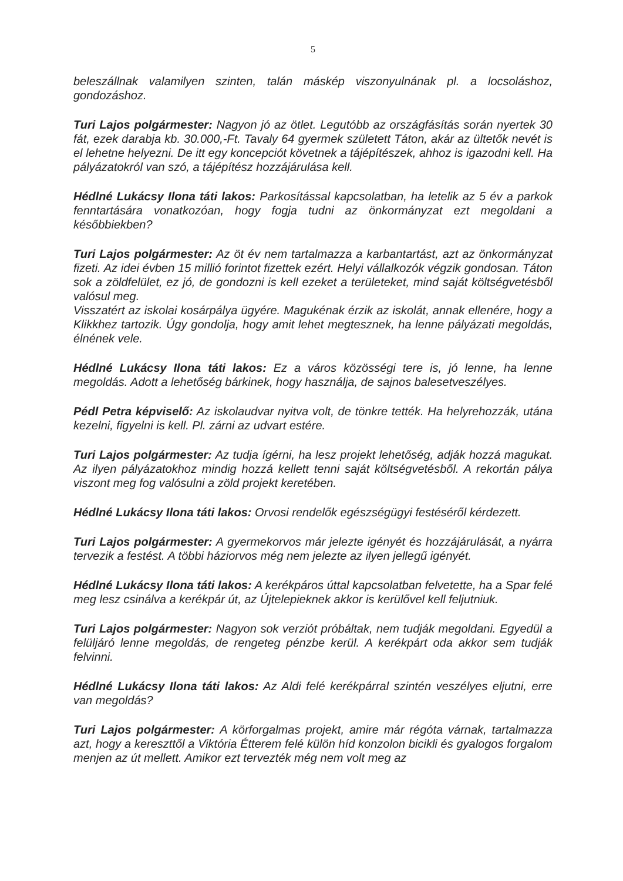5
beleszállnak valamilyen szinten, talán máskép viszonyulnának pl. a locsoláshoz, gondozáshoz.
Turi Lajos polgármester: Nagyon jó az ötlet. Legutóbb az országfásítás során nyertek 30 fát, ezek darabja kb. 30.000,-Ft. Tavaly 64 gyermek született Táton, akár az ültetők nevét is el lehetne helyezni. De itt egy koncepciót követnek a tájépítészek, ahhoz is igazodni kell. Ha pályázatokról van szó, a tájépítész hozzájárulása kell.
Hédlné Lukácsy Ilona táti lakos: Parkosítással kapcsolatban, ha letelik az 5 év a parkok fenntartására vonatkozóan, hogy fogja tudni az önkormányzat ezt megoldani a későbbiekben?
Turi Lajos polgármester: Az öt év nem tartalmazza a karbantartást, azt az önkormányzat fizeti. Az idei évben 15 millió forintot fizettek ezért. Helyi vállalkozók végzik gondosan. Táton sok a zöldfelület, ez jó, de gondozni is kell ezeket a területeket, mind saját költségvetésből valósul meg.
Visszatért az iskolai kosárpálya ügyére. Magukénak érzik az iskolát, annak ellenére, hogy a Klikkhez tartozik. Úgy gondolja, hogy amit lehet megtesznek, ha lenne pályázati megoldás, élnének vele.
Hédlné Lukácsy Ilona táti lakos: Ez a város közösségi tere is, jó lenne, ha lenne megoldás. Adott a lehetőség bárkinek, hogy használja, de sajnos balesetveszélyes.
Pédl Petra képviselő: Az iskolaudvar nyitva volt, de tönkre tették. Ha helyrehozzák, utána kezelni, figyelni is kell. Pl. zárni az udvart estére.
Turi Lajos polgármester: Az tudja ígérni, ha lesz projekt lehetőség, adják hozzá magukat. Az ilyen pályázatokhoz mindig hozzá kellett tenni saját költségvetésből. A rekortán pálya viszont meg fog valósulni a zöld projekt keretében.
Hédlné Lukácsy Ilona táti lakos: Orvosi rendelők egészségügyi festéséről kérdezett.
Turi Lajos polgármester: A gyermekorvos már jelezte igényét és hozzájárulását, a nyárra tervezik a festést. A többi háziorvos még nem jelezte az ilyen jellegű igényét.
Hédlné Lukácsy Ilona táti lakos: A kerékpáros úttal kapcsolatban felvetette, ha a Spar felé meg lesz csinálva a kerékpár út, az Újtelepieknek akkor is kerülővel kell feljutniuk.
Turi Lajos polgármester: Nagyon sok verziót próbáltak, nem tudják megoldani. Egyedül a felüljáró lenne megoldás, de rengeteg pénzbe kerül. A kerékpárt oda akkor sem tudják felvinni.
Hédlné Lukácsy Ilona táti lakos: Az Aldi felé kerékpárral szintén veszélyes eljutni, erre van megoldás?
Turi Lajos polgármester: A körforgalmas projekt, amire már régóta várnak, tartalmazza azt, hogy a kereszttől a Viktória Étterem felé külön híd konzolon bicikli és gyalogos forgalom menjen az út mellett. Amikor ezt tervezték még nem volt meg az